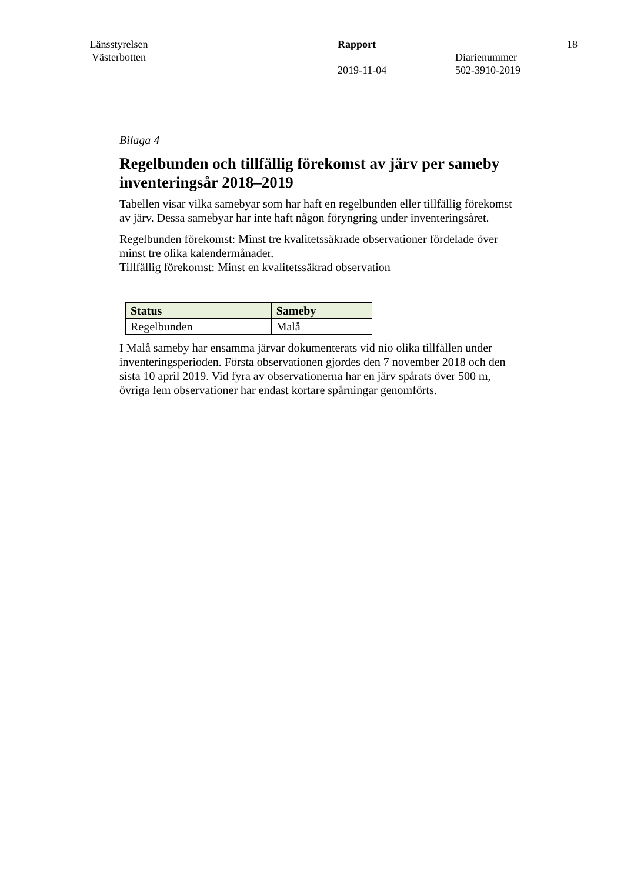Länsstyrelsen Västerbotten
Rapport
2019-11-04
Diarienummer
502-3910-2019
18
Bilaga 4
Regelbunden och tillfällig förekomst av järv per sameby inventeringsår 2018–2019
Tabellen visar vilka samebyar som har haft en regelbunden eller tillfällig förekomst av järv. Dessa samebyar har inte haft någon föryngring under inventeringsåret.
Regelbunden förekomst: Minst tre kvalitetssäkrade observationer fördelade över minst tre olika kalendermånader.
Tillfällig förekomst: Minst en kvalitetssäkrad observation
| Status | Sameby |
| --- | --- |
| Regelbunden | Malå |
I Malå sameby har ensamma järvar dokumenterats vid nio olika tillfällen under inventeringsperioden. Första observationen gjordes den 7 november 2018 och den sista 10 april 2019. Vid fyra av observationerna har en järv spårats över 500 m, övriga fem observationer har endast kortare spårningar genomförts.